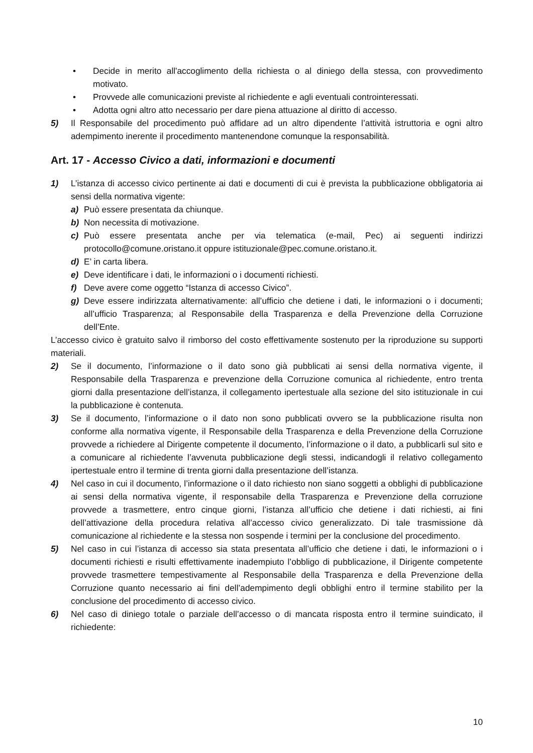• Decide in merito all'accoglimento della richiesta o al diniego della stessa, con provvedimento motivato.
• Provvede alle comunicazioni previste al richiedente e agli eventuali controinteressati.
• Adotta ogni altro atto necessario per dare piena attuazione al diritto di accesso.
5) Il Responsabile del procedimento può affidare ad un altro dipendente l’attività istruttoria e ogni altro adempimento inerente il procedimento mantenendone comunque la responsabilità.
Art. 17 - Accesso Civico a dati, informazioni e documenti
1) L’istanza di accesso civico pertinente ai dati e documenti di cui è prevista la pubblicazione obbligatoria ai sensi della normativa vigente:
a) Può essere presentata da chiunque.
b) Non necessita di motivazione.
c) Può essere presentata anche per via telematica (e-mail, Pec) ai seguenti indirizzi protocollo@comune.oristano.it oppure istituzionale@pec.comune.oristano.it.
d) E’ in carta libera.
e) Deve identificare i dati, le informazioni o i documenti richiesti.
f) Deve avere come oggetto “Istanza di accesso Civico”.
g) Deve essere indirizzata alternativamente: all’ufficio che detiene i dati, le informazioni o i documenti; all’ufficio Trasparenza; al Responsabile della Trasparenza e della Prevenzione della Corruzione dell’Ente.
L’accesso civico è gratuito salvo il rimborso del costo effettivamente sostenuto per la riproduzione su supporti materiali.
2) Se il documento, l’informazione o il dato sono già pubblicati ai sensi della normativa vigente, il Responsabile della Trasparenza e prevenzione della Corruzione comunica al richiedente, entro trenta giorni dalla presentazione dell’istanza, il collegamento ipertestuale alla sezione del sito istituzionale in cui la pubblicazione è contenuta.
3) Se il documento, l’informazione o il dato non sono pubblicati ovvero se la pubblicazione risulta non conforme alla normativa vigente, il Responsabile della Trasparenza e della Prevenzione della Corruzione provvede a richiedere al Dirigente competente il documento, l’informazione o il dato, a pubblicarli sul sito e a comunicare al richiedente l’avvenuta pubblicazione degli stessi, indicandogli il relativo collegamento ipertestuale entro il termine di trenta giorni dalla presentazione dell’istanza.
4) Nel caso in cui il documento, l’informazione o il dato richiesto non siano soggetti a obblighi di pubblicazione ai sensi della normativa vigente, il responsabile della Trasparenza e Prevenzione della corruzione provvede a trasmettere, entro cinque giorni, l’istanza all’ufficio che detiene i dati richiesti, ai fini dell’attivazione della procedura relativa all’accesso civico generalizzato. Di tale trasmissione dà comunicazione al richiedente e la stessa non sospende i termini per la conclusione del procedimento.
5) Nel caso in cui l’istanza di accesso sia stata presentata all’ufficio che detiene i dati, le informazioni o i documenti richiesti e risulti effettivamente inadempiuto l’obbligo di pubblicazione, il Dirigente competente provvede trasmettere tempestivamente al Responsabile della Trasparenza e della Prevenzione della Corruzione quanto necessario ai fini dell’adempimento degli obblighi entro il termine stabilito per la conclusione del procedimento di accesso civico.
6) Nel caso di diniego totale o parziale dell’accesso o di mancata risposta entro il termine suindicato, il richiedente:
10